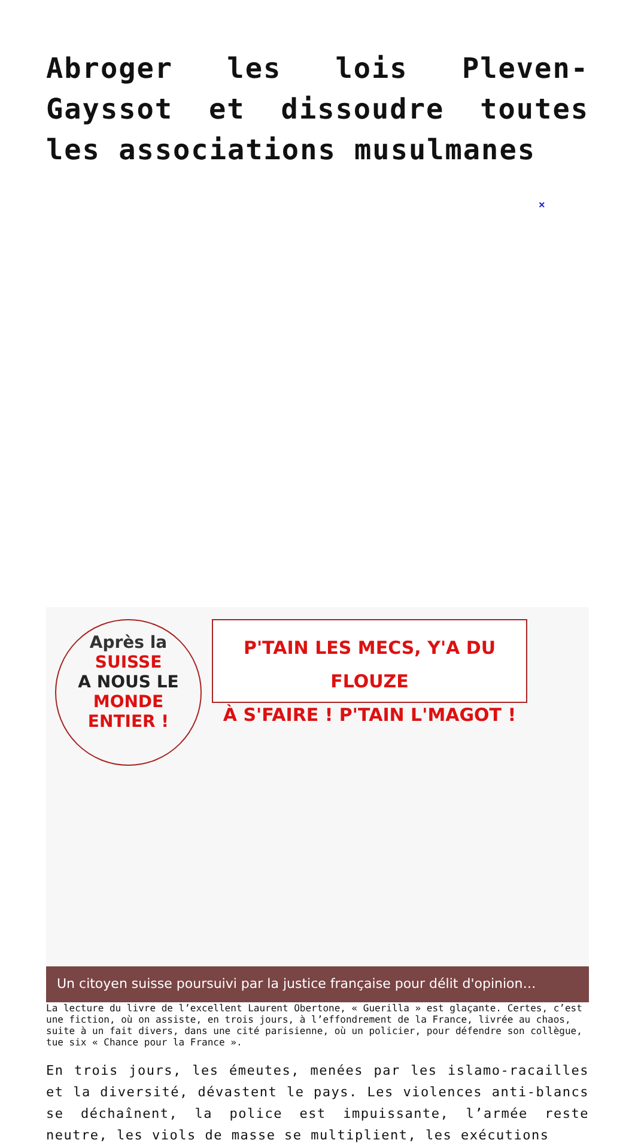Abroger les lois Pleven-Gayssot et dissoudre toutes les associations musulmanes
×
Après la
SUISSE
A NOUS LE
MONDE
ENTIER !
P'TAIN LES MECS, Y'A DU FLOUZE
À S'FAIRE ! P'TAIN L'MAGOT !
Un citoyen suisse poursuivi par la justice française pour délit d'opinion…
La lecture du livre de l’excellent Laurent Obertone, « Guerilla » est glaçante. Certes, c’est une fiction, où on assiste, en trois jours, à l’effondrement de la France, livrée au chaos, suite à un fait divers, dans une cité parisienne, où un policier, pour défendre son collègue, tue six « Chance pour la France ».
En trois jours, les émeutes, menées par les islamo-racailles et la diversité, dévastent le pays. Les violences anti-blancs se déchaînent, la police est impuissante, l’armée reste neutre, les viols de masse se multiplient, les exécutions